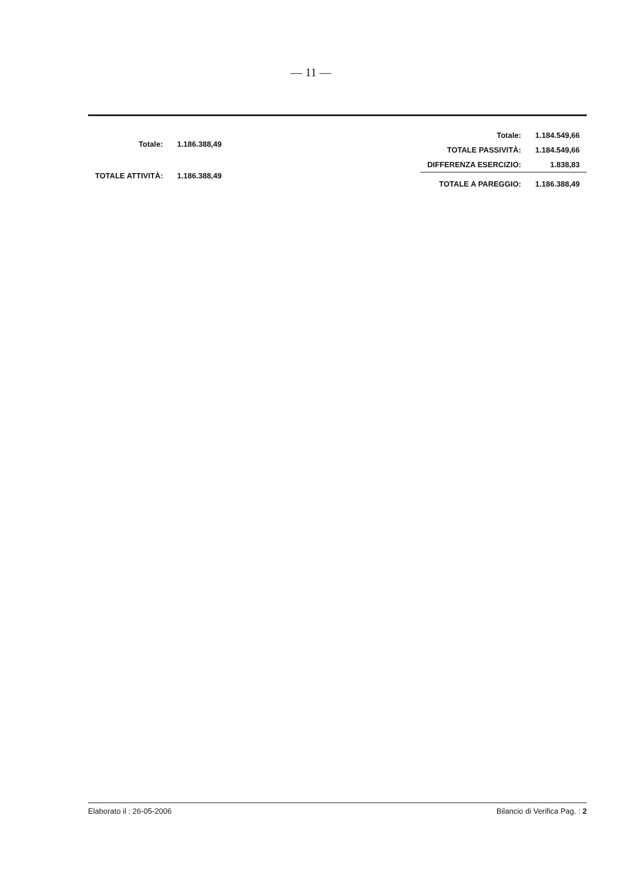— 11 —
| Totale: | 1.186.388,49 |
| TOTALE ATTIVITÀ: | 1.186.388,49 |
| Totale: | 1.184.549,66 |
| TOTALE PASSIVITÀ: | 1.184.549,66 |
| DIFFERENZA ESERCIZIO: | 1.838,83 |
| TOTALE A PAREGGIO: | 1.186.388,49 |
Elaborato il : 26-05-2006 Bilancio di Verifica Pag. : 2